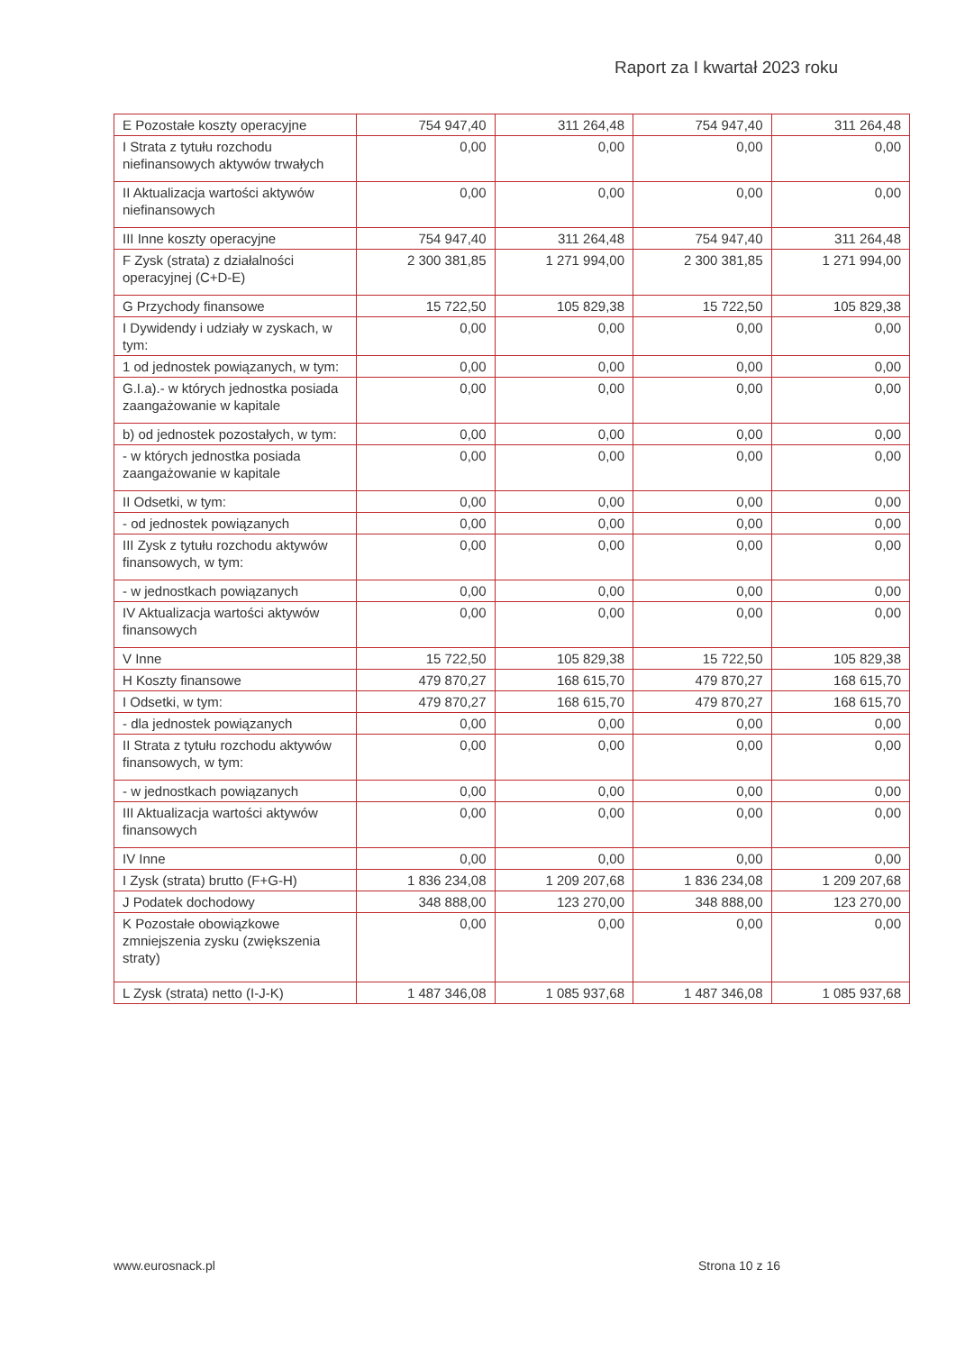Raport za I kwartał 2023 roku
| E Pozostałe koszty operacyjne | 754 947,40 | 311 264,48 | 754 947,40 | 311 264,48 |
| I Strata z tytułu rozchodu niefinansowych aktywów trwałych | 0,00 | 0,00 | 0,00 | 0,00 |
| II Aktualizacja wartości aktywów niefinansowych | 0,00 | 0,00 | 0,00 | 0,00 |
| III Inne koszty operacyjne | 754 947,40 | 311 264,48 | 754 947,40 | 311 264,48 |
| F Zysk (strata) z działalności operacyjnej (C+D-E) | 2 300 381,85 | 1 271 994,00 | 2 300 381,85 | 1 271 994,00 |
| G Przychody finansowe | 15 722,50 | 105 829,38 | 15 722,50 | 105 829,38 |
| I Dywidendy i udziały w zyskach, w tym: | 0,00 | 0,00 | 0,00 | 0,00 |
| 1 od jednostek powiązanych, w tym: | 0,00 | 0,00 | 0,00 | 0,00 |
| G.I.a).- w których jednostka posiada zaangażowanie w kapitale | 0,00 | 0,00 | 0,00 | 0,00 |
| b) od jednostek pozostałych, w tym: | 0,00 | 0,00 | 0,00 | 0,00 |
| - w których jednostka posiada zaangażowanie w kapitale | 0,00 | 0,00 | 0,00 | 0,00 |
| II Odsetki, w tym: | 0,00 | 0,00 | 0,00 | 0,00 |
| - od jednostek powiązanych | 0,00 | 0,00 | 0,00 | 0,00 |
| III Zysk z tytułu rozchodu aktywów finansowych, w tym: | 0,00 | 0,00 | 0,00 | 0,00 |
| - w jednostkach powiązanych | 0,00 | 0,00 | 0,00 | 0,00 |
| IV Aktualizacja wartości aktywów finansowych | 0,00 | 0,00 | 0,00 | 0,00 |
| V Inne | 15 722,50 | 105 829,38 | 15 722,50 | 105 829,38 |
| H Koszty finansowe | 479 870,27 | 168 615,70 | 479 870,27 | 168 615,70 |
| I Odsetki, w tym: | 479 870,27 | 168 615,70 | 479 870,27 | 168 615,70 |
| - dla jednostek powiązanych | 0,00 | 0,00 | 0,00 | 0,00 |
| II Strata z tytułu rozchodu aktywów finansowych, w tym: | 0,00 | 0,00 | 0,00 | 0,00 |
| - w jednostkach powiązanych | 0,00 | 0,00 | 0,00 | 0,00 |
| III Aktualizacja wartości aktywów finansowych | 0,00 | 0,00 | 0,00 | 0,00 |
| IV Inne | 0,00 | 0,00 | 0,00 | 0,00 |
| I Zysk (strata) brutto (F+G-H) | 1 836 234,08 | 1 209 207,68 | 1 836 234,08 | 1 209 207,68 |
| J Podatek dochodowy | 348 888,00 | 123 270,00 | 348 888,00 | 123 270,00 |
| K Pozostałe obowiązkowe zmniejszenia zysku (zwiększenia straty) | 0,00 | 0,00 | 0,00 | 0,00 |
| L Zysk (strata) netto (I-J-K) | 1 487 346,08 | 1 085 937,68 | 1 487 346,08 | 1 085 937,68 |
www.eurosnack.pl Strona 10 z 16